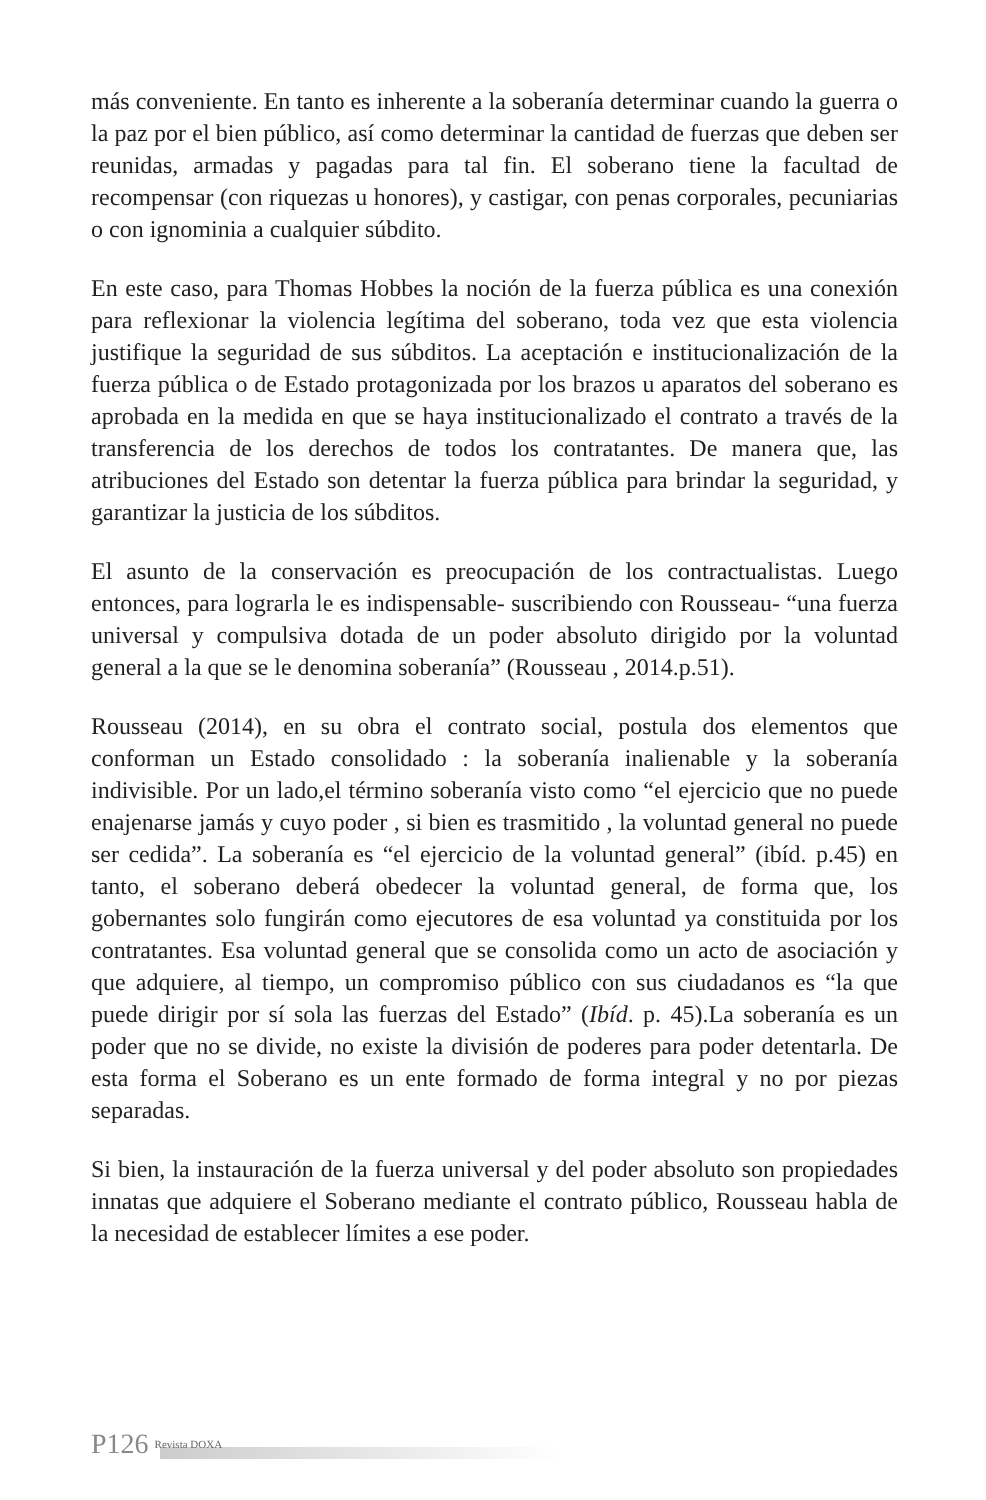más conveniente. En tanto es inherente a la soberanía determinar cuando la guerra o la paz por el bien público, así como determinar la cantidad de fuerzas que deben ser reunidas, armadas y pagadas para tal fin. El soberano tiene la facultad de recompensar (con riquezas u honores), y castigar, con penas corporales, pecuniarias o con ignominia a cualquier súbdito.
En este caso, para Thomas Hobbes la noción de la fuerza pública es una conexión para reflexionar la violencia legítima del soberano, toda vez que esta violencia justifique la seguridad de sus súbditos. La aceptación e institucionalización de la fuerza pública o de Estado protagonizada por los brazos u aparatos del soberano es aprobada en la medida en que se haya institucionalizado el contrato a través de la transferencia de los derechos de todos los contratantes. De manera que, las atribuciones del Estado son detentar la fuerza pública para brindar la seguridad, y garantizar la justicia de los súbditos.
El asunto de la conservación es preocupación de los contractualistas. Luego entonces, para lograrla le es indispensable- suscribiendo con Rousseau- “una fuerza universal y compulsiva dotada de un poder absoluto dirigido por la voluntad general a la que se le denomina soberanía” (Rousseau , 2014.p.51).
Rousseau (2014), en su obra el contrato social, postula dos elementos que conforman un Estado consolidado : la soberanía inalienable y la soberanía indivisible. Por un lado,el término soberanía visto como “el ejercicio que no puede enajenarse jamás y cuyo poder , si bien es trasmitido , la voluntad general no puede ser cedida”. La soberanía es “el ejercicio de la voluntad general” (ibíd. p.45) en tanto, el soberano deberá obedecer la voluntad general, de forma que, los gobernantes solo fungirán como ejecutores de esa voluntad ya constituida por los contratantes. Esa voluntad general que se consolida como un acto de asociación y que adquiere, al tiempo, un compromiso público con sus ciudadanos es “la que puede dirigir por sí sola las fuerzas del Estado” (Ibíd. p. 45).La soberanía es un poder que no se divide, no existe la división de poderes para poder detentarla. De esta forma el Soberano es un ente formado de forma integral y no por piezas separadas.
Si bien, la instauración de la fuerza universal y del poder absoluto son propiedades innatas que adquiere el Soberano mediante el contrato público, Rousseau habla de la necesidad de establecer límites a ese poder.
P126 Revista DOXA